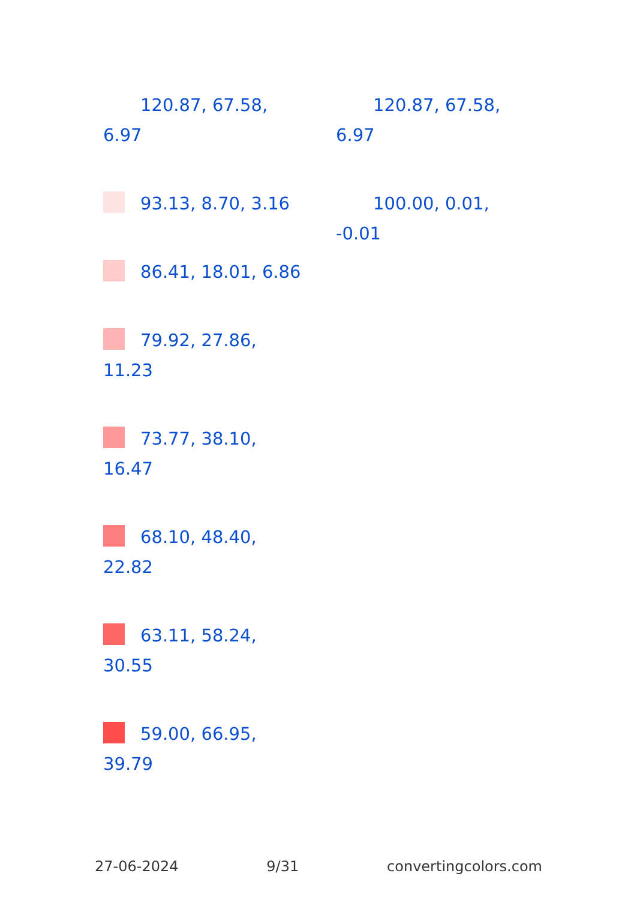120.87, 67.58, 6.97
93.13, 8.70, 3.16
86.41, 18.01, 6.86
79.92, 27.86, 11.23
73.77, 38.10, 16.47
68.10, 48.40, 22.82
63.11, 58.24, 30.55
59.00, 66.95, 39.79
120.87, 67.58, 6.97
100.00, 0.01, -0.01
27-06-2024 9/31 convertingcolors.com